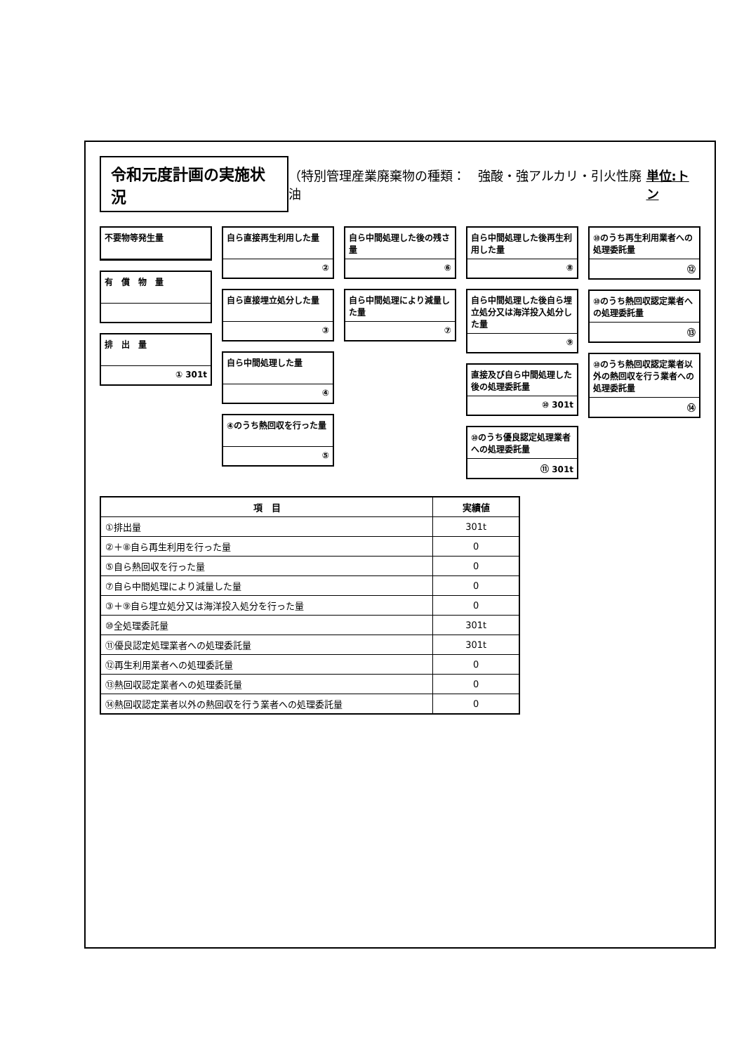令和元度計画の実施状況 （特別管理産業廃棄物の種類：　強酸・強アルカリ・引火性廃油 単位:トン
不要物等発生量
有　償　物　量
排　出　量
① 301t
自ら直接再生利用した量
②
自ら直接埋立処分した量
③
自ら中間処理した量
④
④のうち熱回収を行った量
⑤
自ら中間処理した後の残さ量
⑥
自ら中間処理により減量した量
⑦
自ら中間処理した後再生利用した量
⑧
自ら中間処理した後自ら埋立処分又は海洋投入処分した量
⑨
直接及び自ら中間処理した後の処理委託量
⑩ 301t
⑩のうち優良認定処理業者への処理委託量
⑪ 301t
⑩のうち再生利用業者への処理委託量
⑫
⑩のうち熱回収認定業者への処理委託量
⑬
⑩のうち熱回収認定業者以外の熱回収を行う業者への処理委託量
⑭
| 項 目 | 実績値 |
| --- | --- |
| ①排出量 | 301t |
| ②＋⑧自ら再生利用を行った量 | 0 |
| ⑤自ら熱回収を行った量 | 0 |
| ⑦自ら中間処理により減量した量 | 0 |
| ③＋⑨自ら埋立処分又は海洋投入処分を行った量 | 0 |
| ⑩全処理委託量 | 301t |
| ⑪優良認定処理業者への処理委託量 | 301t |
| ⑫再生利用業者への処理委託量 | 0 |
| ⑬熱回収認定業者への処理委託量 | 0 |
| ⑭熱回収認定業者以外の熱回収を行う業者への処理委託量 | 0 |